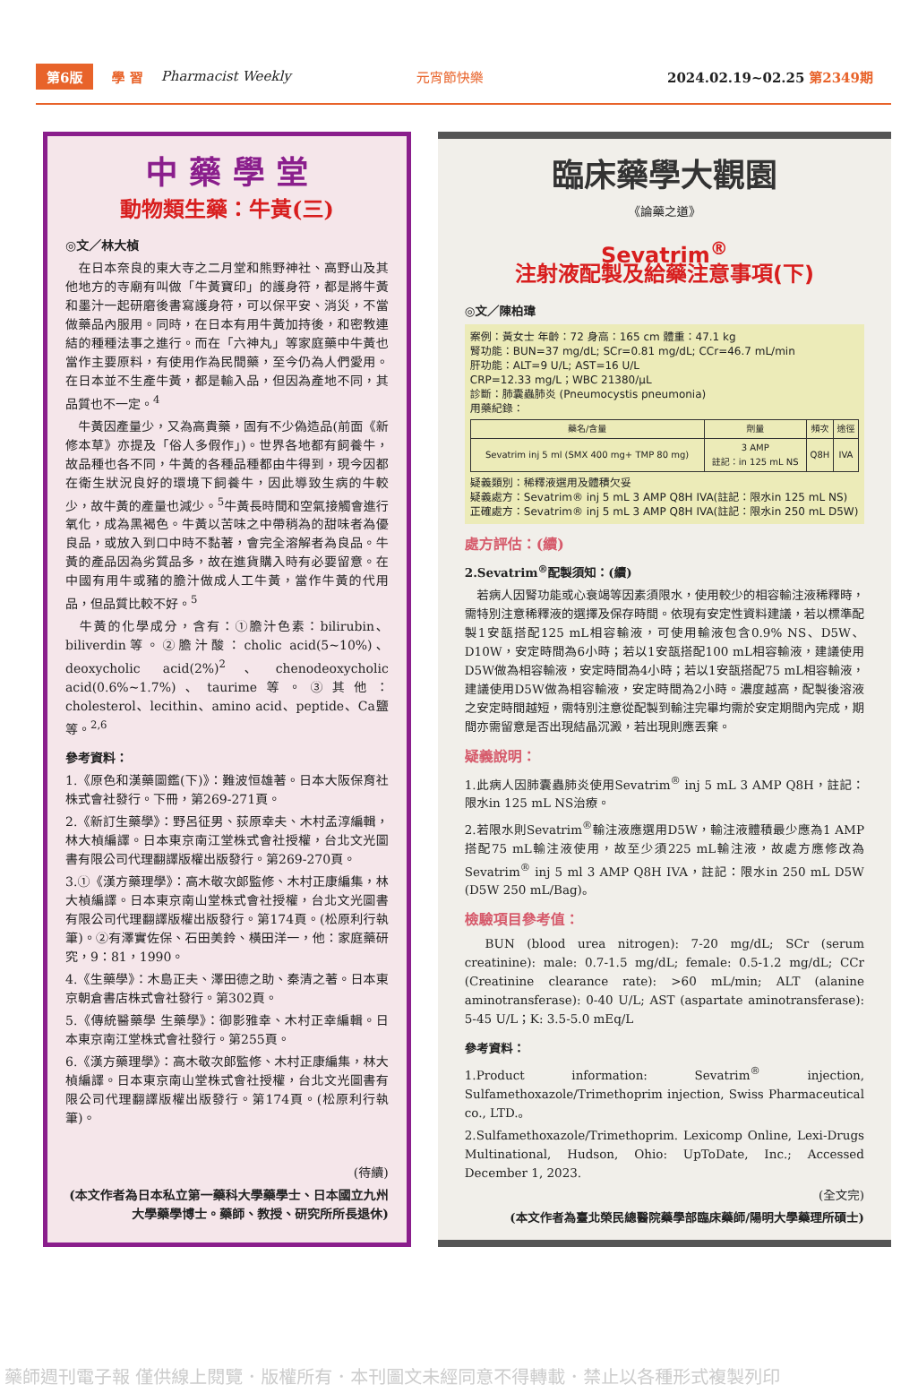第6版 學 習 Pharmacist Weekly 元宵節快樂 2024.02.19~02.25 第2349期
中 藥 學 堂
動物類生藥：牛黃(三)
◎文／林大楨
　在日本奈良的東大寺之二月堂和熊野神社、高野山及其他地方的寺廟有叫做「牛黃寶印」的護身符，都是將牛黃和墨汁一起研磨後書寫護身符，可以保平安、消災，不當做藥品內服用。同時，在日本有用牛黃加持後，和密教連結的種種法事之進行。而在「六神丸」等家庭藥中牛黃也當作主要原料，有使用作為民間藥，至今仍為人們愛用。在日本並不生產牛黃，都是輸入品，但因為產地不同，其品質也不一定。<sup>4</sup>
　牛黃因產量少，又為高貴藥，固有不少偽造品(前面《新修本草》亦提及「俗人多假作」)。世界各地都有飼養牛，故品種也各不同，牛黃的各種品種都由牛得到，現今因都在衛生狀況良好的環境下飼養牛，因此導致生病的牛較少，故牛黃的產量也減少。<sup>5</sup>牛黃長時間和空氣接觸會進行氧化，成為黑褐色。牛黃以苦味之中帶稍為的甜味者為優良品，或放入到口中時不黏著，會完全溶解者為良品。牛黃的產品因為劣質品多，故在進貨購入時有必要留意。在中國有用牛或豬的膽汁做成人工牛黃，當作牛黃的代用品，但品質比較不好。<sup>5</sup>
　牛黃的化學成分，含有：①膽汁色素：bilirubin、biliverdin等。②膽汁酸：cholic acid(5~10%)、deoxycholic acid(2%)<sup>2</sup>、chenodeoxycholic acid(0.6%~1.7%)、taurime等。③其他：cholesterol、lecithin、amino acid、peptide、Ca鹽等。<sup>2,6</sup>
參考資料：
1.《原色和漢藥圖鑑(下)》：難波恒雄著。日本大阪保育社株式會社發行。下冊，第269-271頁。
2.《新訂生藥學》：野呂征男、荻原幸夫、木村孟淳編輯，林大楨編譯。日本東京南江堂株式會社授權，台北文光圖書有限公司代理翻譯版權出版發行。第269-270頁。
3.①《漢方藥理學》：高木敬次郎監修、木村正康編集，林大楨編譯。日本東京南山堂株式會社授權，台北文光圖書有限公司代理翻譯版權出版發行。第174頁。(松原利行執筆)。②有澤實佐保、石田美鈴、橫田洋一，他：家庭藥研究，9：81，1990。
4.《生藥學》：木島正夫、澤田德之助、秦清之著。日本東京朝倉書店株式會社發行。第302頁。
5.《傳統醫藥學 生藥學》：御影雅幸、木村正幸編輯。日本東京南江堂株式會社發行。第255頁。
6.《漢方藥理學》：高木敬次郎監修、木村正康編集，林大楨編譯。日本東京南山堂株式會社授權，台北文光圖書有限公司代理翻譯版權出版發行。第174頁。(松原利行執筆)。
(待續)
(本文作者為日本私立第一藥科大學藥學士、日本國立九州大學藥學博士。藥師、教授、研究所所長退休)
臨床藥學大觀園
《論藥之道》
Sevatrim<sup>®</sup>
注射液配製及給藥注意事項(下)
◎文／陳柏瑋
案例：黃女士 年齡：72 身高：165 cm 體重：47.1 kg
腎功能：BUN=37 mg/dL; SCr=0.81 mg/dL; CCr=46.7 mL/min
肝功能：ALT=9 U/L; AST=16 U/L
CRP=12.33 mg/L；WBC 21380/μL
診斷：肺囊蟲肺炎 (Pneumocystis pneumonia)
用藥紀錄：
| 藥名/含量 | 劑量 | 頻次 | 途徑 |
| --- | --- | --- | --- |
| Sevatrim inj 5 ml (SMX 400 mg+ TMP 80 mg) | 3 AMP 註記：in 125 mL NS | Q8H | IVA |
疑義類別：稀釋液選用及體積欠妥
疑義處方：Sevatrim® inj 5 mL 3 AMP Q8H IVA(註記：限水in 125 mL NS)
正確處方：Sevatrim® inj 5 mL 3 AMP Q8H IVA(註記：限水in 250 mL D5W)
處方評估：(續)
2.Sevatrim<sup>®</sup>配製須知：(續)
　若病人因腎功能或心衰竭等因素須限水，使用較少的相容輸注液稀釋時，需特別注意稀釋液的選擇及保存時間。依現有安定性資料建議，若以標準配製1安瓿搭配125 mL相容輸液，可使用輸液包含0.9% NS、D5W、D10W，安定時間為6小時；若以1安瓿搭配100 mL相容輸液，建議使用D5W做為相容輸液，安定時間為4小時；若以1安瓿搭配75 mL相容輸液，建議使用D5W做為相容輸液，安定時間為2小時。濃度越高，配製後溶液之安定時間越短，需特別注意從配製到輸注完畢均需於安定期間內完成，期間亦需留意是否出現結晶沉澱，若出現則應丟棄。
疑義說明：
1.此病人因肺囊蟲肺炎使用Sevatrim<sup>®</sup> inj 5 mL 3 AMP Q8H，註記：限水in 125 mL NS治療。
2.若限水則Sevatrim<sup>®</sup>輸注液應選用D5W，輸注液體積最少應為1 AMP搭配75 mL輸注液使用，故至少須225 mL輸注液，故處方應修改為 Sevatrim<sup>®</sup> inj 5 ml 3 AMP Q8H IVA，註記：限水in 250 mL D5W (D5W 250 mL/Bag)。
檢驗項目參考值：
　BUN (blood urea nitrogen): 7-20 mg/dL; SCr (serum creatinine): male: 0.7-1.5 mg/dL; female: 0.5-1.2 mg/dL; CCr (Creatinine clearance rate): >60 mL/min; ALT (alanine aminotransferase): 0-40 U/L; AST (aspartate aminotransferase): 5-45 U/L；K: 3.5-5.0 mEq/L
參考資料：
1.Product information: Sevatrim<sup>®</sup> injection, Sulfamethoxazole/Trimethoprim injection, Swiss Pharmaceutical co., LTD.。
2.Sulfamethoxazole/Trimethoprim. Lexicomp Online, Lexi-Drugs Multinational, Hudson, Ohio: UpToDate, Inc.; Accessed December 1, 2023.
(全文完)
(本文作者為臺北榮民總醫院藥學部臨床藥師/陽明大學藥理所碩士)
藥師週刊電子報 僅供線上閱覽．版權所有．本刊圖文未經同意不得轉載．禁止以各種形式複製列印